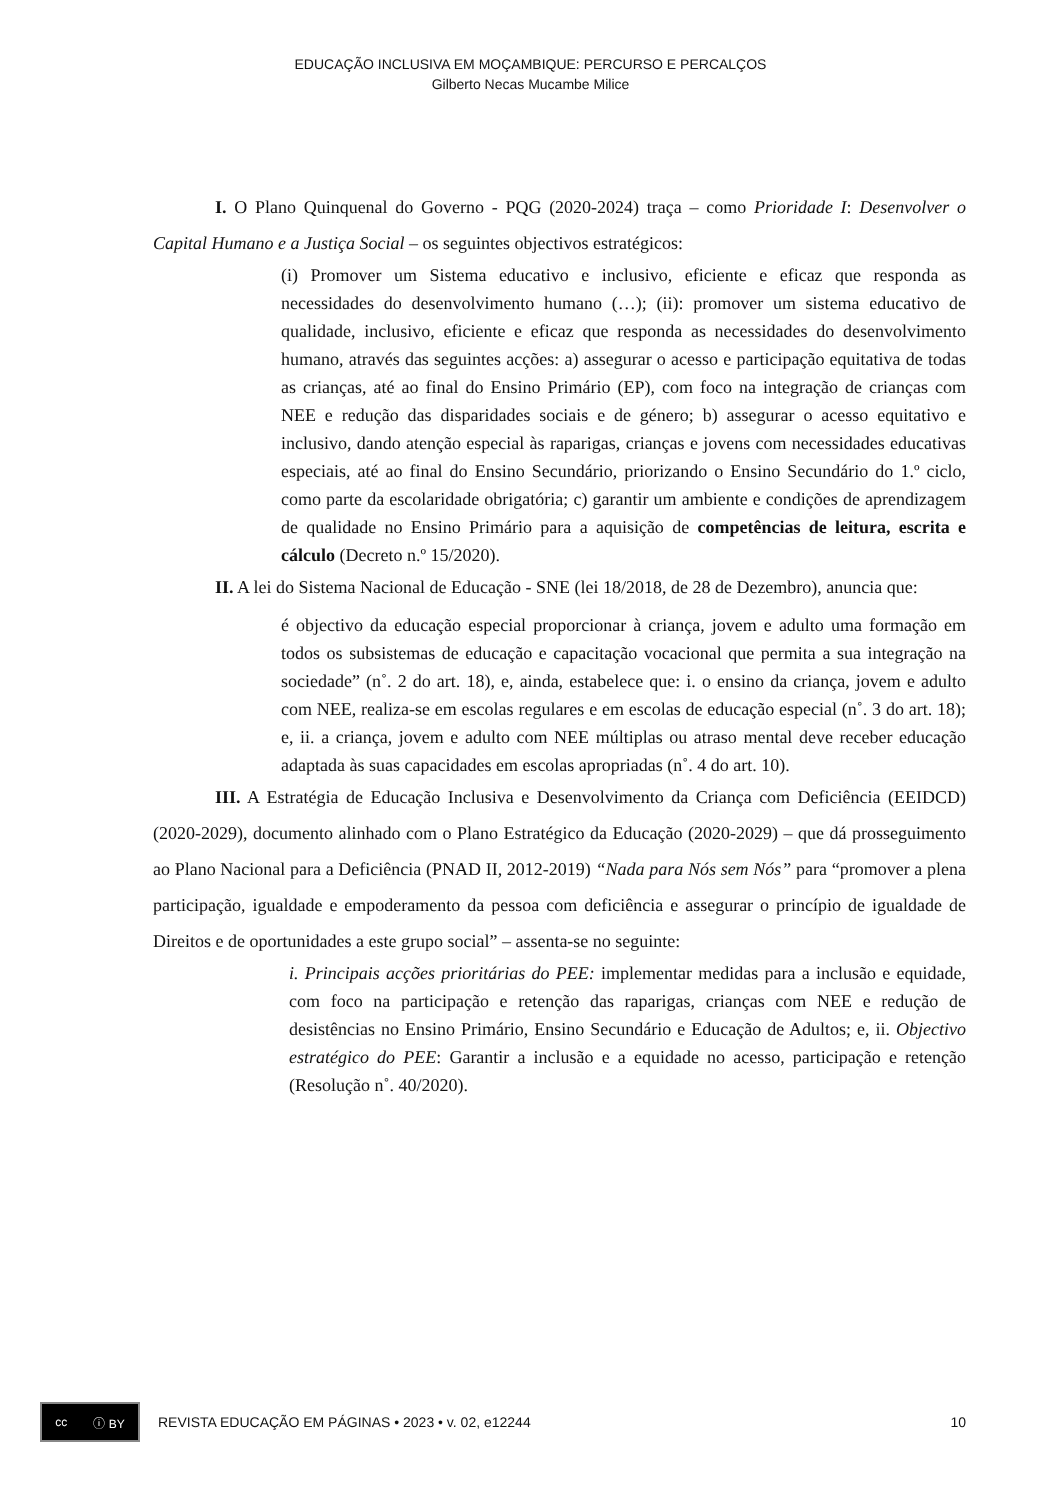EDUCAÇÃO INCLUSIVA EM MOÇAMBIQUE: PERCURSO E PERCALÇOS
Gilberto Necas Mucambe Milice
I. O Plano Quinquenal do Governo - PQG (2020-2024) traça – como Prioridade I: Desenvolver o Capital Humano e a Justiça Social – os seguintes objectivos estratégicos:
(i) Promover um Sistema educativo e inclusivo, eficiente e eficaz que responda as necessidades do desenvolvimento humano (…); (ii): promover um sistema educativo de qualidade, inclusivo, eficiente e eficaz que responda as necessidades do desenvolvimento humano, através das seguintes acções: a) assegurar o acesso e participação equitativa de todas as crianças, até ao final do Ensino Primário (EP), com foco na integração de crianças com NEE e redução das disparidades sociais e de género; b) assegurar o acesso equitativo e inclusivo, dando atenção especial às raparigas, crianças e jovens com necessidades educativas especiais, até ao final do Ensino Secundário, priorizando o Ensino Secundário do 1.º ciclo, como parte da escolaridade obrigatória; c) garantir um ambiente e condições de aprendizagem de qualidade no Ensino Primário para a aquisição de competências de leitura, escrita e cálculo (Decreto n.º 15/2020).
II. A lei do Sistema Nacional de Educação - SNE (lei 18/2018, de 28 de Dezembro), anuncia que:
é objectivo da educação especial proporcionar à criança, jovem e adulto uma formação em todos os subsistemas de educação e capacitação vocacional que permita a sua integração na sociedade” (n˚. 2 do art. 18), e, ainda, estabelece que: i. o ensino da criança, jovem e adulto com NEE, realiza-se em escolas regulares e em escolas de educação especial (n˚. 3 do art. 18); e, ii. a criança, jovem e adulto com NEE múltiplas ou atraso mental deve receber educação adaptada às suas capacidades em escolas apropriadas (n˚. 4 do art. 10).
III. A Estratégia de Educação Inclusiva e Desenvolvimento da Criança com Deficiência (EEIDCD) (2020-2029), documento alinhado com o Plano Estratégico da Educação (2020-2029) – que dá prosseguimento ao Plano Nacional para a Deficiência (PNAD II, 2012-2019) “Nada para Nós sem Nós” para “promover a plena participação, igualdade e empoderamento da pessoa com deficiência e assegurar o princípio de igualdade de Direitos e de oportunidades a este grupo social” – assenta-se no seguinte:
i. Principais acções prioritárias do PEE: implementar medidas para a inclusão e equidade, com foco na participação e retenção das raparigas, crianças com NEE e redução de desistências no Ensino Primário, Ensino Secundário e Educação de Adultos; e, ii. Objectivo estratégico do PEE: Garantir a inclusão e a equidade no acesso, participação e retenção (Resolução n˚. 40/2020).
cc ⓘ BY
REVISTA EDUCAÇÃO EM PÁGINAS • 2023 • v. 02, e12244 10